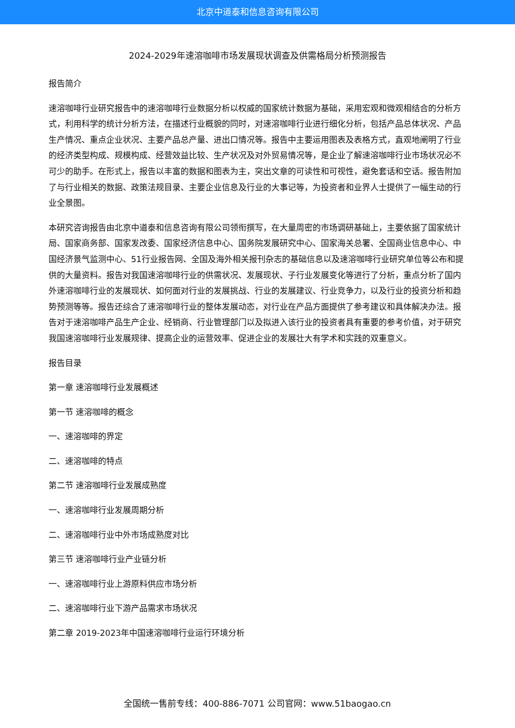北京中道泰和信息咨询有限公司
2024-2029年速溶咖啡市场发展现状调查及供需格局分析预测报告
报告简介
速溶咖啡行业研究报告中的速溶咖啡行业数据分析以权威的国家统计数据为基础，采用宏观和微观相结合的分析方式，利用科学的统计分析方法，在描述行业概貌的同时，对速溶咖啡行业进行细化分析，包括产品总体状况、产品生产情况、重点企业状况、主要产品总产量、进出口情况等。报告中主要运用图表及表格方式，直观地阐明了行业的经济类型构成、规模构成、经营效益比较、生产状况及对外贸易情况等，是企业了解速溶咖啡行业市场状况必不可少的助手。在形式上，报告以丰富的数据和图表为主，突出文章的可读性和可视性，避免套话和空话。报告附加了与行业相关的数据、政策法规目录、主要企业信息及行业的大事记等，为投资者和业界人士提供了一幅生动的行业全景图。
本研究咨询报告由北京中道泰和信息咨询有限公司领衔撰写，在大量周密的市场调研基础上，主要依据了国家统计局、国家商务部、国家发改委、国家经济信息中心、国务院发展研究中心、国家海关总署、全国商业信息中心、中国经济景气监测中心、51行业报告网、全国及海外相关报刊杂志的基础信息以及速溶咖啡行业研究单位等公布和提供的大量资料。报告对我国速溶咖啡行业的供需状况、发展现状、子行业发展变化等进行了分析，重点分析了国内外速溶咖啡行业的发展现状、如何面对行业的发展挑战、行业的发展建议、行业竞争力，以及行业的投资分析和趋势预测等等。报告还综合了速溶咖啡行业的整体发展动态，对行业在产品方面提供了参考建议和具体解决办法。报告对于速溶咖啡产品生产企业、经销商、行业管理部门以及拟进入该行业的投资者具有重要的参考价值，对于研究我国速溶咖啡行业发展规律、提高企业的运营效率、促进企业的发展壮大有学术和实践的双重意义。
报告目录
第一章 速溶咖啡行业发展概述
第一节 速溶咖啡的概念
一、速溶咖啡的界定
二、速溶咖啡的特点
第二节 速溶咖啡行业发展成熟度
一、速溶咖啡行业发展周期分析
二、速溶咖啡行业中外市场成熟度对比
第三节 速溶咖啡行业产业链分析
一、速溶咖啡行业上游原料供应市场分析
二、速溶咖啡行业下游产品需求市场状况
第二章 2019-2023年中国速溶咖啡行业运行环境分析
全国统一售前专线：400-886-7071 公司官网：www.51baogao.cn